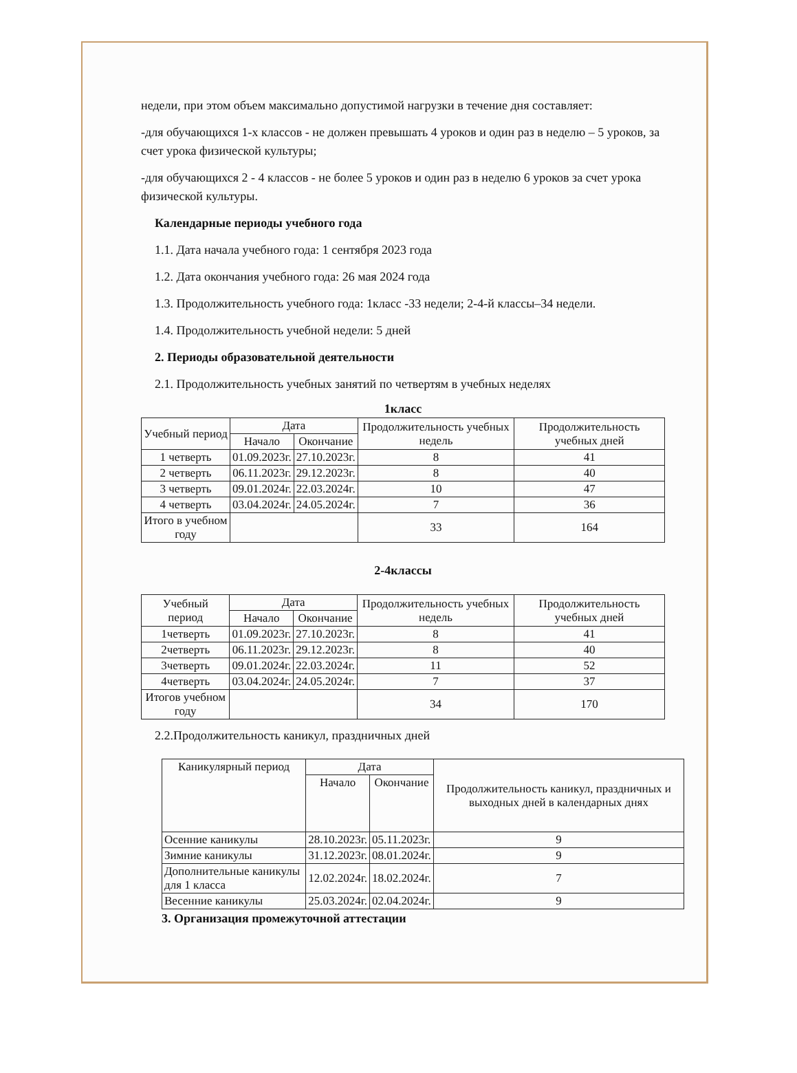недели, при этом объем максимально допустимой нагрузки в течение дня составляет:
-для обучающихся 1-х классов - не должен превышать 4 уроков и один раз в неделю – 5 уроков, за счет урока физической культуры;
-для обучающихся 2 - 4 классов - не более 5 уроков и один раз в неделю 6 уроков за счет урока физической культуры.
Календарные периоды учебного года
1.1. Дата начала учебного года: 1 сентября 2023 года
1.2. Дата окончания учебного года: 26 мая 2024 года
1.3. Продолжительность учебного года: 1класс -33 недели; 2-4-й классы–34 недели.
1.4. Продолжительность учебной недели: 5 дней
2. Периоды образовательной деятельности
2.1. Продолжительность учебных занятий по четвертям в учебных неделях
1класс
| Учебный период | Дата | | Продолжительность учебных недель | Продолжительность учебных дней |
| --- | --- | --- | --- | --- |
| | Начало | Окончание | | |
| 1 четверть | 01.09.2023г. | 27.10.2023г. | 8 | 41 |
| 2 четверть | 06.11.2023г. | 29.12.2023г. | 8 | 40 |
| 3 четверть | 09.01.2024г. | 22.03.2024г. | 10 | 47 |
| 4 четверть | 03.04.2024г. | 24.05.2024г. | 7 | 36 |
| Итого в учебном году | | | 33 | 164 |
2-4классы
| Учебный период | Дата | | Продолжительность учебных недель | Продолжительность учебных дней |
| --- | --- | --- | --- | --- |
| | Начало | Окончание | | |
| 1четверть | 01.09.2023г. | 27.10.2023г. | 8 | 41 |
| 2четверть | 06.11.2023г. | 29.12.2023г. | 8 | 40 |
| 3четверть | 09.01.2024г. | 22.03.2024г. | 11 | 52 |
| 4четверть | 03.04.2024г. | 24.05.2024г. | 7 | 37 |
| Итогов учебном году | | | 34 | 170 |
2.2.Продолжительность каникул, праздничных дней
| Каникулярный период | Дата | | Продолжительность каникул, праздничных и выходных дней в календарных днях |
| --- | --- | --- | --- |
| | Начало | Окончание | |
| Осенние каникулы | 28.10.2023г. | 05.11.2023г. | 9 |
| Зимние каникулы | 31.12.2023г. | 08.01.2024г. | 9 |
| Дополнительные каникулы для 1 класса | 12.02.2024г. | 18.02.2024г. | 7 |
| Весенние каникулы | 25.03.2024г. | 02.04.2024г. | 9 |
3. Организация промежуточной аттестации